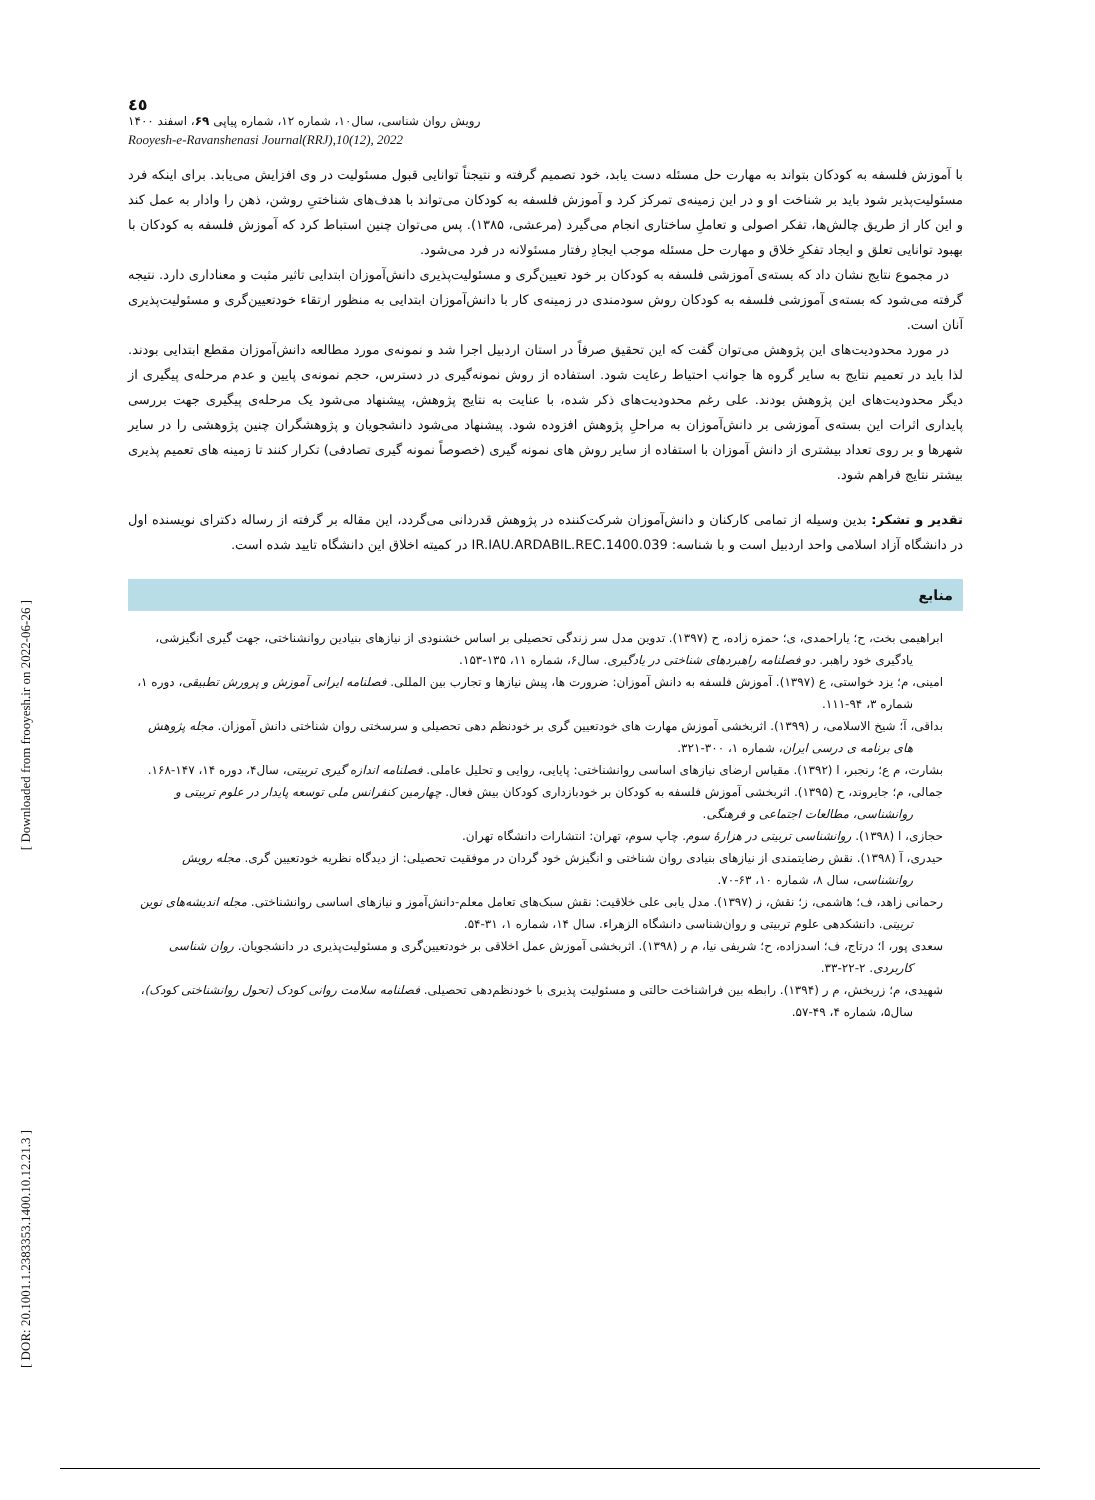[ Downloaded from frooyesh.ir on 2022-06-26 ]
[ DOR: 20.1001.1.2383353.1400.10.12.21.3 ]
٤٥
رویش روان شناسی، سال۱۰، شماره ۱۲، شماره پیاپی ۶۹، اسفند ۱۴۰۰
Rooyesh-e-Ravanshenasi Journal(RRJ),10(12), 2022
با آموزش فلسفه به کودکان بتواند به مهارت حل مسئله دست یابد، خود تصمیم گرفته و نتیجتاً توانایی قبول مسئولیت در وی افزایش می‌یابد. برای اینکه فرد مسئولیت‌پذیر شود باید بر شناخت او و در این زمینه‌ی تمرکز کرد و آموزش فلسفه به کودکان می‌تواند با هدف‌های شناختیِ روشن، ذهن را وادار به عمل کند و این کار از طریق چالش‌ها، تفکر اصولی و تعاملِ ساختاری انجام می‌گیرد (مرعشی، ۱۳۸۵). پس می‌توان چنین استباط کرد که آموزش فلسفه به کودکان با بهبود توانایی تعلق و ایجاد تفکرِ خلاق و مهارت حل مسئله موجب ایجادِ رفتار مسئولانه در فرد می‌شود.
در مجموع نتایج نشان داد که بسته‌ی آموزشی فلسفه به کودکان بر خود تعیین‌گری و مسئولیت‌پذیری دانش‌آموزان ابتدایی تاثیر مثبت و معناداری دارد. نتیجه گرفته می‌شود که بسته‌ی آموزشی فلسفه به کودکان روش سودمندی در زمینه‌ی کار با دانش‌آموزان ابتدایی به منظور ارتقاء خودتعیین‌گری و مسئولیت‌پذیری آنان است.
در مورد محدودیت‌های این پژوهش می‌توان گفت که این تحقیق صرفاً در استان اردبیل اجرا شد و نمونه‌ی مورد مطالعه دانش‌آموزان مقطع ابتدایی بودند. لذا باید در تعمیم نتایج به سایر گروه ها جوانب احتیاط رعایت شود. استفاده از روش نمونه‌گیری در دسترس، حجم نمونه‌ی پایین و عدم مرحله‌ی پیگیری از دیگر محدودیت‌های این پژوهش بودند. علی رغم محدودیت‌های ذکر شده، با عنایت به نتایج پژوهش، پیشنهاد می‌شود یک مرحله‌ی پیگیری جهت بررسی پایداری اثرات این بسته‌ی آموزشی بر دانش‌آموزان به مراحلِ پژوهش افزوده شود. پیشنهاد می‌شود دانشجویان و پژوهشگران چنین پژوهشی را در سایر شهرها و بر روی تعداد بیشتری از دانش آموزان با استفاده از سایر روش های نمونه گیری (خصوصاً نمونه گیری تصادفی) تکرار کنند تا زمینه های تعمیم پذیری بیشتر نتایج فراهم شود.
تقدیر و تشکر: بدین وسیله از تمامی کارکنان و دانش‌آموزان شرکت‌کننده در پژوهش قدردانی می‌گردد، این مقاله بر گرفته از رساله دکترای نویسنده اول در دانشگاه آزاد اسلامی واحد اردبیل است و با شناسه: IR.IAU.ARDABIL.REC.1400.039 در کمیته اخلاق این دانشگاه تایید شده است.
منابع
ابراهیمی بخت، ح؛ یاراحمدی، ی؛ حمزه زاده، ح (۱۳۹۷). تدوین مدل سر زندگی تحصیلی بر اساس خشنودی از نیازهای بنیادین روانشناختی، جهت گیری انگیزشی، یادگیری خود راهبر. دو فصلنامه راهبردهای شناختی در یادگیری. سال۶، شماره ۱۱، ۱۳۵-۱۵۳.
امینی، م؛ یزد خواستی، ع (۱۳۹۷). آموزش فلسفه به دانش آموزان: ضرورت ها، پیش نیازها و تجارب بین المللی. فصلنامه ایرانی آموزش و پرورش تطبیقی، دوره ۱، شماره ۳، ۹۴-۱۱۱.
بداقی، آ؛ شیخ الاسلامی، ر (۱۳۹۹). اثربخشی آموزش مهارت های خودتعیین گری بر خودنظم دهی تحصیلی و سرسختی روان شناختی دانش آموزان. مجله پژوهش های برنامه ی درسی ایران، شماره ۱، ۳۰۰-۳۲۱.
بشارت، م ع؛ رنجبر، ا (۱۳۹۲). مقیاس ارضای نیازهای اساسی روانشناختی: پایایی، روایی و تحلیل عاملی. فصلنامه اندازه گیری تربیتی، سال۴، دوره ۱۴، ۱۴۷-۱۶۸.
جمالی، م؛ جایروند، ح (۱۳۹۵). اثربخشی آموزش فلسفه به کودکان بر خودبازداری کودکان بیش فعال. چهارمین کنفرانس ملی توسعه پایدار در علوم تربیتی و روانشناسی، مطالعات اجتماعی و فرهنگی.
حجازی، ا (۱۳۹۸). روانشناسی تربیتی در هزارهٔ سوم. چاپ سوم، تهران: انتشارات دانشگاه تهران.
حیدری، آ (۱۳۹۸). نقش رضایتمندی از نیازهای بنیادی روان شناختی و انگیزش خود گردان در موفقیت تحصیلی: از دیدگاه نظریه خودتعیین گری. مجله رویش روانشناسی، سال ۸، شماره ۱۰، ۶۳-۷۰.
رحمانی زاهد، ف؛ هاشمی، ز؛ نقش، ز (۱۳۹۷). مدل یابی علی خلاقیت: نقش سبک‌های تعامل معلم-دانش‌آموز و نیازهای اساسی روانشناختی. مجله اندیشه‌های نوین تربیتی. دانشکدهی علوم تربیتی و روان‌شناسی دانشگاه الزهراء. سال ۱۴، شماره ۱، ۳۱-۵۴.
سعدی پور، ا؛ درتاج، ف؛ اسدزاده، ح؛ شریفی نیا، م ر (۱۳۹۸). اثربخشی آموزش عمل اخلاقی بر خودتعیین‌گری و مسئولیت‌پذیری در دانشجویان. روان شناسی کاربردی. ۲-۲۲-۳۳.
شهیدی، م؛ زربخش، م ر (۱۳۹۴). رابطه بین فراشناخت حالتی و مسئولیت پذیری با خودنظم‌دهی تحصیلی. فصلنامه سلامت روانی کودک (تحول روانشناختی کودک)، سال۵، شماره ۴، ۴۹-۵۷.